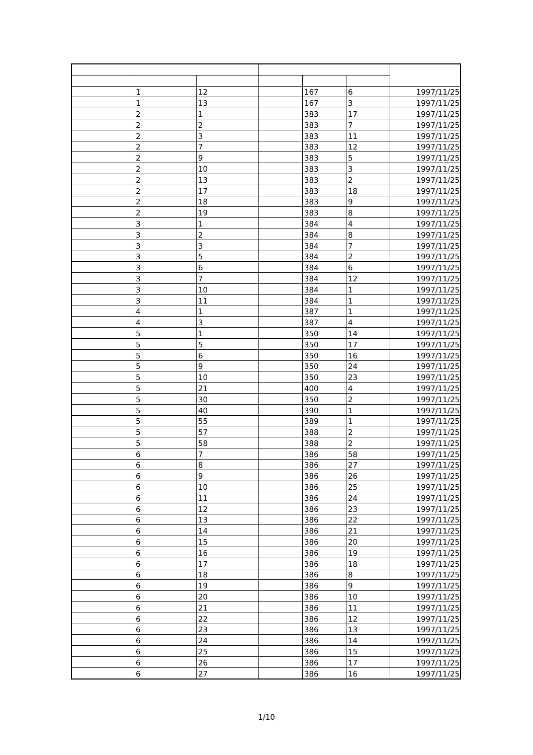| | 1 | 12 | | 167 | 6 | 1997/11/25 |
| | 1 | 13 | | 167 | 3 | 1997/11/25 |
| | 2 | 1 | | 383 | 17 | 1997/11/25 |
| | 2 | 2 | | 383 | 7 | 1997/11/25 |
| | 2 | 3 | | 383 | 11 | 1997/11/25 |
| | 2 | 7 | | 383 | 12 | 1997/11/25 |
| | 2 | 9 | | 383 | 5 | 1997/11/25 |
| | 2 | 10 | | 383 | 3 | 1997/11/25 |
| | 2 | 13 | | 383 | 2 | 1997/11/25 |
| | 2 | 17 | | 383 | 18 | 1997/11/25 |
| | 2 | 18 | | 383 | 9 | 1997/11/25 |
| | 2 | 19 | | 383 | 8 | 1997/11/25 |
| | 3 | 1 | | 384 | 4 | 1997/11/25 |
| | 3 | 2 | | 384 | 8 | 1997/11/25 |
| | 3 | 3 | | 384 | 7 | 1997/11/25 |
| | 3 | 5 | | 384 | 2 | 1997/11/25 |
| | 3 | 6 | | 384 | 6 | 1997/11/25 |
| | 3 | 7 | | 384 | 12 | 1997/11/25 |
| | 3 | 10 | | 384 | 1 | 1997/11/25 |
| | 3 | 11 | | 384 | 1 | 1997/11/25 |
| | 4 | 1 | | 387 | 1 | 1997/11/25 |
| | 4 | 3 | | 387 | 4 | 1997/11/25 |
| | 5 | 1 | | 350 | 14 | 1997/11/25 |
| | 5 | 5 | | 350 | 17 | 1997/11/25 |
| | 5 | 6 | | 350 | 16 | 1997/11/25 |
| | 5 | 9 | | 350 | 24 | 1997/11/25 |
| | 5 | 10 | | 350 | 23 | 1997/11/25 |
| | 5 | 21 | | 400 | 4 | 1997/11/25 |
| | 5 | 30 | | 350 | 2 | 1997/11/25 |
| | 5 | 40 | | 390 | 1 | 1997/11/25 |
| | 5 | 55 | | 389 | 1 | 1997/11/25 |
| | 5 | 57 | | 388 | 2 | 1997/11/25 |
| | 5 | 58 | | 388 | 2 | 1997/11/25 |
| | 6 | 7 | | 386 | 58 | 1997/11/25 |
| | 6 | 8 | | 386 | 27 | 1997/11/25 |
| | 6 | 9 | | 386 | 26 | 1997/11/25 |
| | 6 | 10 | | 386 | 25 | 1997/11/25 |
| | 6 | 11 | | 386 | 24 | 1997/11/25 |
| | 6 | 12 | | 386 | 23 | 1997/11/25 |
| | 6 | 13 | | 386 | 22 | 1997/11/25 |
| | 6 | 14 | | 386 | 21 | 1997/11/25 |
| | 6 | 15 | | 386 | 20 | 1997/11/25 |
| | 6 | 16 | | 386 | 19 | 1997/11/25 |
| | 6 | 17 | | 386 | 18 | 1997/11/25 |
| | 6 | 18 | | 386 | 8 | 1997/11/25 |
| | 6 | 19 | | 386 | 9 | 1997/11/25 |
| | 6 | 20 | | 386 | 10 | 1997/11/25 |
| | 6 | 21 | | 386 | 11 | 1997/11/25 |
| | 6 | 22 | | 386 | 12 | 1997/11/25 |
| | 6 | 23 | | 386 | 13 | 1997/11/25 |
| | 6 | 24 | | 386 | 14 | 1997/11/25 |
| | 6 | 25 | | 386 | 15 | 1997/11/25 |
| | 6 | 26 | | 386 | 17 | 1997/11/25 |
| | 6 | 27 | | 386 | 16 | 1997/11/25 |
1/10